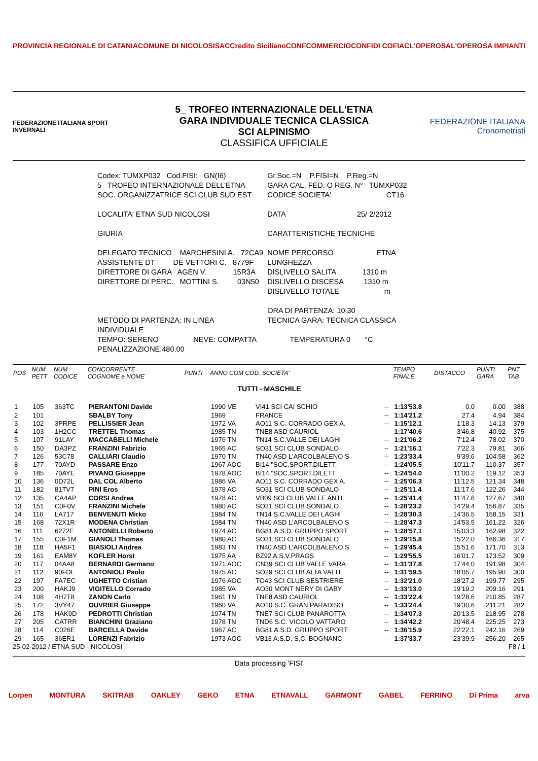PROVINCIA REGIONALE DI CATANIA COMUNE DI NICOLOSI SAC Credito Siciliano CONFCOMMERCIO CONFIDI COFIAC L'OPEROSA L'OPEROSA IMPIANTI
FEDERAZIONE ITALIANA SPORT INVERNALI
5_ TROFEO INTERNAZIONALE DELL'ETNA
GARA INDIVIDUALE TECNICA CLASSICA
SCI ALPINISMO
CLASSIFICA UFFICIALE
FEDERAZIONE ITALIANA Cronometristi
| Codex: TUMXP032 Cod.FISI: GN(I6) | Gr.Soc.=N P.FISI=N P.Reg.=N |
| 5_ TROFEO INTERNAZIONALE DELL'ETNA | GARA CAL. FED. O REG. N° TUMXP032 |
| SOC. ORGANIZZATRICE SCI CLUB SUD EST | CODICE SOCIETA' CT16 |
| LOCALITA' ETNA SUD NICOLOSI | DATA 25/ 2/2012 |
| GIURIA | CARATTERISTICHE TECNICHE |
| DELEGATO TECNICO MARCHESINI A. 72CA9 ASSISTENTE DT DE VETTORI C. 8779F DIRETTORE DI GARA AGEN V. 15R3A DIRETTORE DI PERC. MOTTINI S. 03N50 | NOME PERCORSO ETNA LUNGHEZZA DISLIVELLO SALITA 1310 m DISLIVELLO DISCESA 1310 m DISLIVELLO TOTALE m |
| METODO DI PARTENZA: IN LINEA INDIVIDUALE | ORA DI PARTENZA: 10.30 TECNICA GARA: TECNICA CLASSICA |
| TEMPO: SERENO NEVE: COMPATTA | TEMPERATURA 0 °C |
| PENALIZZAZIONE:480.00 | |
| POS | NUM PETT | NUM CODICE | CONCORRENTE COGNOME e NOME | PUNTI | ANNO COM COD. SOCIETA' | | | TEMPO FINALE | DISTACCO | PUNTI GARA | PNT TAB |
| --- | --- | --- | --- | --- | --- | --- | --- | --- | --- | --- | --- |
| TUTTI - MASCHILE | | | | | | | | | | | |
| 1 | 105 | 363TC | PIERANTONI Davide | | 1990 VE | VI41 SCI CAI SCHIO | -- | 1:13'53.8 | 0.0 | 0.00 | 388 |
| 2 | 101 | | SBALBY Tony | | 1969 | FRANCE | -- | 1:14'21.2 | 27.4 | 4.94 | 384 |
| 3 | 102 | 3PRPE | PELLISSIER Jean | | 1972 VA | AO11 S.C. CORRADO GEX A. | -- | 1:15'12.1 | 1'18.3 | 14.13 | 379 |
| 4 | 103 | 1H2CC | TRETTEL Thomas | | 1985 TN | TNE8 ASD CAURIOL | -- | 1:17'40.6 | 3'46.8 | 40.92 | 375 |
| 5 | 107 | 91LAY | MACCABELLI Michele | | 1976 TN | TN14 S.C.VALLE DEI LAGHI | -- | 1:21'06.2 | 7'12.4 | 78.02 | 370 |
| 6 | 150 | DA3PZ | FRANZINI Fabrizio | | 1965 AC | SO31 SCI CLUB SONDALO | -- | 1:21'16.1 | 7'22.3 | 79.81 | 366 |
| 7 | 126 | 53C78 | CALLIARI Claudio | | 1970 TN | TN40 ASD L'ARCOLBALENO S | -- | 1:23'33.4 | 9'39.6 | 104.58 | 362 |
| 8 | 177 | 70AYD | PASSARE Enzo | | 1967 AOC | BI14 "SOC.SPORT.DILETT. | -- | 1:24'05.5 | 10'11.7 | 110.37 | 357 |
| 9 | 185 | 70AYE | PIVANO Giuseppe | | 1978 AOC | BI14 "SOC.SPORT.DILETT. | -- | 1:24'54.0 | 11'00.2 | 119.12 | 353 |
| 10 | 136 | 0D72L | DAL COL Alberto | | 1986 VA | AO11 S.C. CORRADO GEX A. | -- | 1:25'06.3 | 11'12.5 | 121.34 | 348 |
| 11 | 182 | 81TV7 | PINI Eros | | 1978 AC | SO31 SCI CLUB SONDALO | -- | 1:25'11.4 | 11'17.6 | 122.26 | 344 |
| 12 | 135 | CA4AP | CORSI Andrea | | 1978 AC | VB09 SCI CLUB VALLE ANTI | -- | 1:25'41.4 | 11'47.6 | 127.67 | 340 |
| 13 | 151 | C0F0V | FRANZINI Michele | | 1980 AC | SO31 SCI CLUB SONDALO | -- | 1:28'23.2 | 14'29.4 | 156.87 | 335 |
| 14 | 116 | LA717 | BENVENUTI Mirko | | 1984 TN | TN14 S.C.VALLE DEI LAGHI | -- | 1:28'30.3 | 14'36.5 | 158.15 | 331 |
| 15 | 168 | 72X1R | MODENA Christian | | 1984 TN | TN40 ASD L'ARCOLBALENO S | -- | 1:28'47.3 | 14'53.5 | 161.22 | 326 |
| 16 | 111 | 6272E | ANTONELLI Roberto | | 1974 AC | BG81 A.S.D. GRUPPO SPORT | -- | 1:28'57.1 | 15'03.3 | 162.98 | 322 |
| 17 | 155 | C0F1M | GIANOLI Thomas | | 1980 AC | SO31 SCI CLUB SONDALO | -- | 1:29'15.8 | 15'22.0 | 166.36 | 317 |
| 18 | 118 | HA5F1 | BIASIOLI Andrea | | 1983 TN | TN40 ASD L'ARCOLBALENO S | -- | 1:29'45.4 | 15'51.6 | 171.70 | 313 |
| 19 | 161 | EAM8Y | KOFLER Horst | | 1975 AA | BZ92 A.S.V.PRAGS | -- | 1:29'55.5 | 16'01.7 | 173.52 | 309 |
| 20 | 117 | 04AA8 | BERNARDI Germano | | 1971 AOC | CN39 SCI CLUB VALLE VARA | -- | 1:31'37.8 | 17'44.0 | 191.98 | 304 |
| 21 | 112 | 90FDE | ANTONIOLI Paolo | | 1975 AC | SO29 SCI CLUB ALTA VALTE | -- | 1:31'59.5 | 18'05.7 | 195.90 | 300 |
| 22 | 197 | FA7EC | UGHETTO Cristian | | 1976 AOC | TO43 SCI CLUB SESTRIERE | -- | 1:32'21.0 | 18'27.2 | 199.77 | 295 |
| 23 | 200 | HAKJ9 | VIGITELLO Corrado | | 1985 VA | AO30 MONT NERY DI GABY | -- | 1:33'13.0 | 19'19.2 | 209.16 | 291 |
| 24 | 108 | 4H7T8 | ZANON Carlo | | 1961 TN | TNE8 ASD CAURIOL | -- | 1:33'22.4 | 19'28.6 | 210.85 | 287 |
| 25 | 172 | 3VY47 | OUVRIER Giuseppe | | 1960 VA | AO10 S.C. GRAN PARADISO | -- | 1:33'24.4 | 19'30.6 | 211.21 | 282 |
| 26 | 178 | HAK9D | PEDROTTI Christian | | 1974 TN | TNE7 SCI CLUB PANAROTTA | -- | 1:34'07.3 | 20'13.5 | 218.95 | 278 |
| 27 | 205 | CATRR | BIANCHINI Graziano | | 1978 TN | TND6 S.C. VICOLO VATTARO | -- | 1:34'42.2 | 20'48.4 | 225.25 | 273 |
| 28 | 114 | C026E | BARCELLA Davide | | 1967 AC | BG81 A.S.D. GRUPPO SPORT | -- | 1:36'15.9 | 22'22.1 | 242.16 | 269 |
| 29 | 165 | 36ER1 | LORENZI Fabrizio | | 1973 AOC | VB13 A.S.D. S.C. BOGNANC | -- | 1:37'33.7 | 23'39.9 | 256.20 | 265 |
25-02-2012 / ETNA SUD - NICOLOSI F8 / 1
Data processing 'FISI'
Lorpen MONTURA SKITRAB OAKLEY GEKO ETNA ETNAVALL GARMONT GABEL FERRINO Di Prima arva